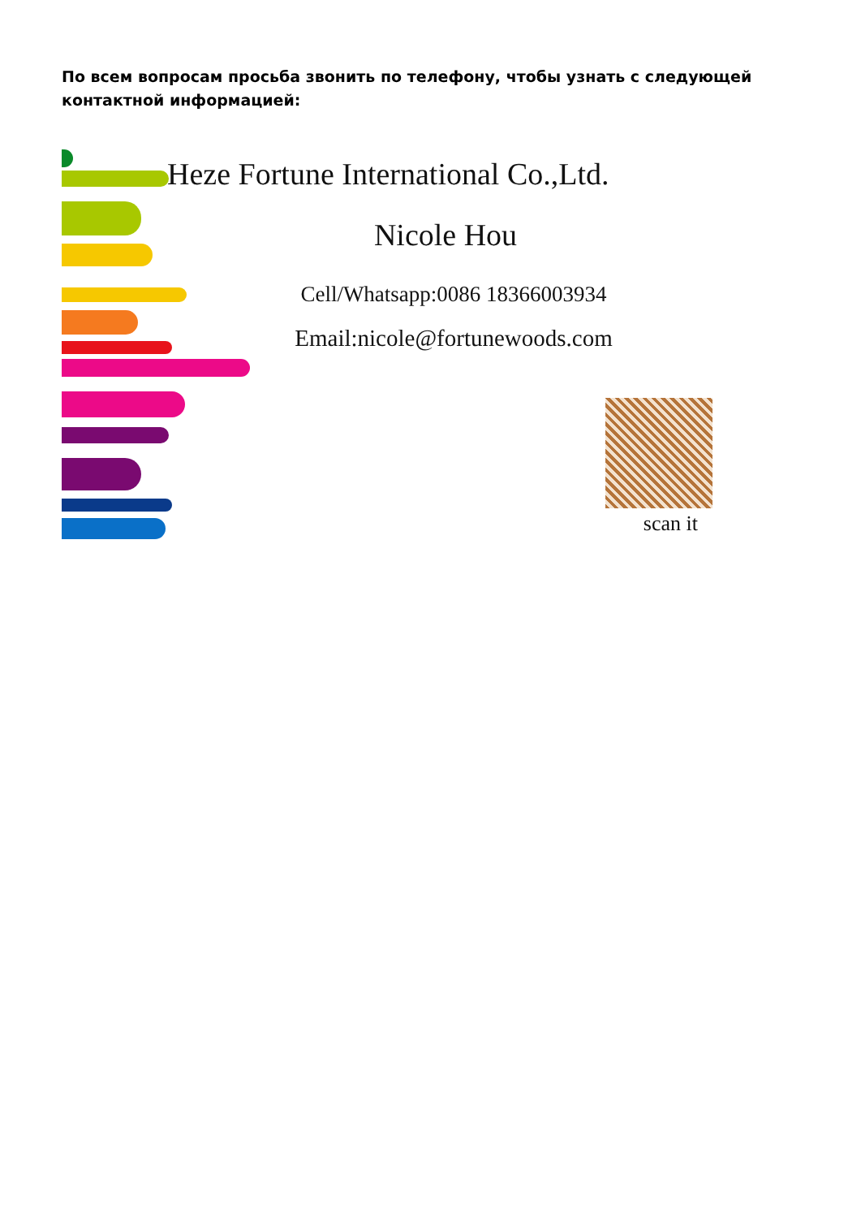По всем вопросам просьба звонить по телефону, чтобы узнать с следующей контактной информацией:
Heze Fortune International Co.,Ltd.
Nicole Hou
Cell/Whatsapp:0086 18366003934
Email:nicole@fortunewoods.com
scan it